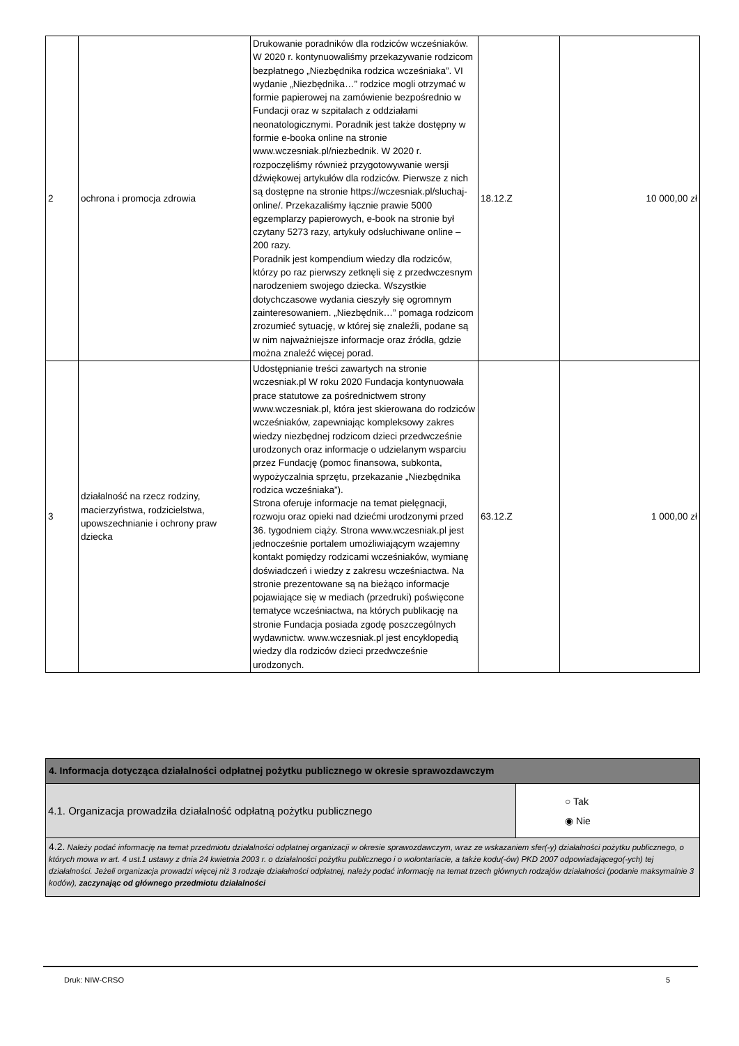| 2 | ochrona i promocja zdrowia | Drukowanie poradników dla rodziców wcześniaków. W 2020 r. kontynuowaliśmy przekazywanie rodzicom bezpłatnego „Niezbędnika rodzica wcześniaka”. VI wydanie „Niezbędnika…” rodzice mogli otrzymać w formie papierowej na zamówienie bezpośrednio w Fundacji oraz w szpitalach z oddziałami neonatologicznymi. Poradnik jest także dostępny w formie e-booka online na stronie www.wczesniak.pl/niezbednik. W 2020 r. rozpoczęliśmy również przygotowywanie wersji dźwiękowej artykułów dla rodziców. Pierwsze z nich są dostępne na stronie https://wczesniak.pl/sluchaj-online/. Przekazaliśmy łącznie prawie 5000 egzemplarzy papierowych, e-book na stronie był czytany 5273 razy, artykuły odsłuchiwane online – 200 razy. Poradnik jest kompendium wiedzy dla rodziców, którzy po raz pierwszy zetknęli się z przedwczesnym narodzeniem swojego dziecka. Wszystkie dotychczasowe wydania cieszyły się ogromnym zainteresowaniem. „Niezbędnik…” pomaga rodzicom zrozumieć sytuację, w której się znaleźli, podane są w nim najważniejsze informacje oraz źródła, gdzie można znaleźć więcej porad. | 18.12.Z | 10 000,00 zł |
| 3 | działalność na rzecz rodziny, macierzyństwa, rodzicielstwa, upowszechnianie i ochrony praw dziecka | Udostępnianie treści zawartych na stronie wczesniak.pl W roku 2020 Fundacja kontynuowała prace statutowe za pośrednictwem strony www.wczesniak.pl, która jest skierowana do rodziców wcześniaków, zapewniając kompleksowy zakres wiedzy niezbędnej rodzicom dzieci przedwcześnie urodzonych oraz informacje o udzielanym wsparciu przez Fundację (pomoc finansowa, subkonta, wypożyczalnia sprzętu, przekazanie „Niezbędnika rodzica wcześniaka”). Strona oferuje informacje na temat pielęgnacji, rozwoju oraz opieki nad dziećmi urodzonymi przed 36. tygodniem ciąży. Strona www.wczesniak.pl jest jednocześnie portalem umożliwiającym wzajemny kontakt pomiędzy rodzicami wcześniaków, wymianę doświadczeń i wiedzy z zakresu wcześniactwa. Na stronie prezentowane są na bieżąco informacje pojawiające się w mediach (przedruki) poświęcone tematyce wcześniactwa, na których publikację na stronie Fundacja posiada zgodę poszczególnych wydawnictw. www.wczesniak.pl jest encyklopedią wiedzy dla rodziców dzieci przedwcześnie urodzonych. | 63.12.Z | 1 000,00 zł |
| 4. Informacja dotycząca działalności odpłatnej pożytku publicznego w okresie sprawozdawczym | |
| 4.1. Organizacja prowadziła działalność odpłatną pożytku publicznego | ○ Tak ◉ Nie |
| 4.2. Należy podać informację na temat przedmiotu działalności odpłatnej organizacji w okresie sprawozdawczym, wraz ze wskazaniem sfer(-y) działalności pożytku publicznego, o których mowa w art. 4 ust.1 ustawy z dnia 24 kwietnia 2003 r. o działalności pożytku publicznego i o wolontariacie, a także kodu(-ów) PKD 2007 odpowiadającego(-ych) tej działalności. Jeżeli organizacja prowadzi więcej niż 3 rodzaje działalności odpłatnej, należy podać informację na temat trzech głównych rodzajów działalności (podanie maksymalnie 3 kodów), zaczynając od głównego przedmiotu działalności | |
Druk: NIW-CRSO 5